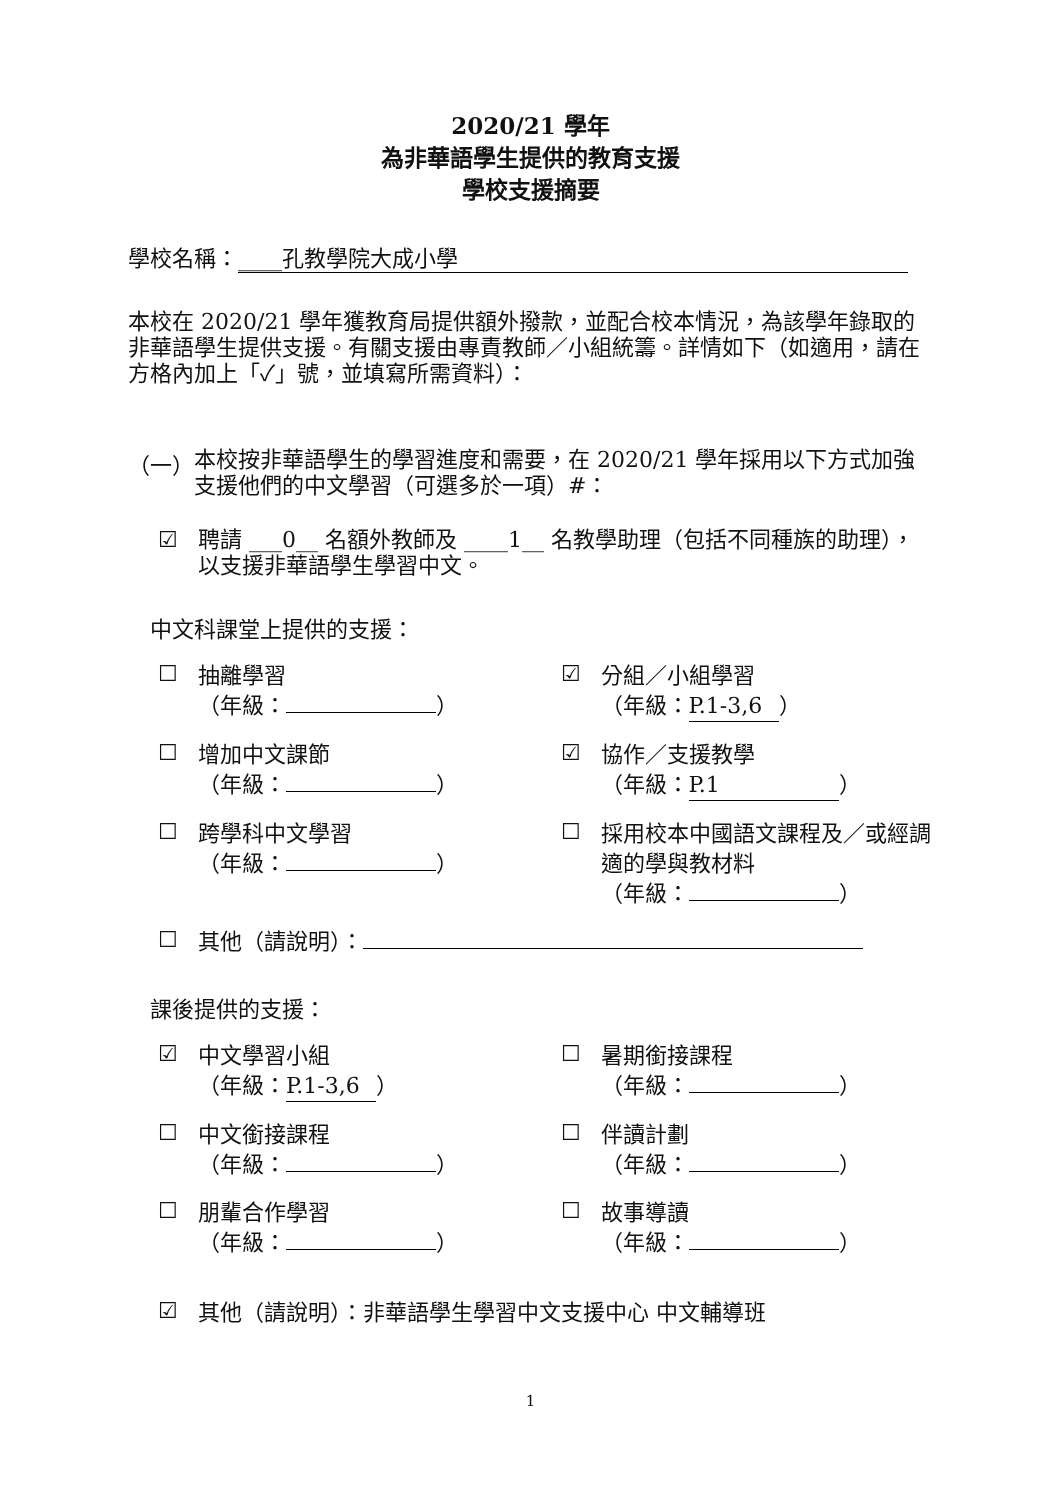2020/21 學年
為非華語學生提供的教育支援
學校支援摘要
學校名稱： ____孔教學院大成小學
本校在 2020/21 學年獲教育局提供額外撥款，並配合校本情況，為該學年錄取的非華語學生提供支援。有關支援由專責教師／小組統籌。詳情如下（如適用，請在方格內加上「✓」號，並填寫所需資料）：
（一）
本校按非華語學生的學習進度和需要，在 2020/21 學年採用以下方式加強支援他們的中文學習（可選多於一項）#：
☑
聘請 ___0__ 名額外教師及 ____1__ 名教學助理（包括不同種族的助理），以支援非華語學生學習中文。
中文科課堂上提供的支援：
☐
抽離學習
（年級： ）
☑
分組／小組學習
（年級： P.1-3,6 ）
☐
增加中文課節
（年級： ）
☑
協作／支援教學
（年級： P.1 ）
☐
跨學科中文學習
（年級： ）
☐
採用校本中國語文課程及／或經調適的學與教材料
（年級： ）
☐
其他（請說明）：
課後提供的支援：
☑
中文學習小組
（年級： P.1-3,6 ）
☐
暑期銜接課程
（年級： ）
☐
中文銜接課程
（年級： ）
☐
伴讀計劃
（年級： ）
☐
朋輩合作學習
（年級： ）
☐
故事導讀
（年級： ）
☑
其他（請說明）：非華語學生學習中文支援中心 中文輔導班
1